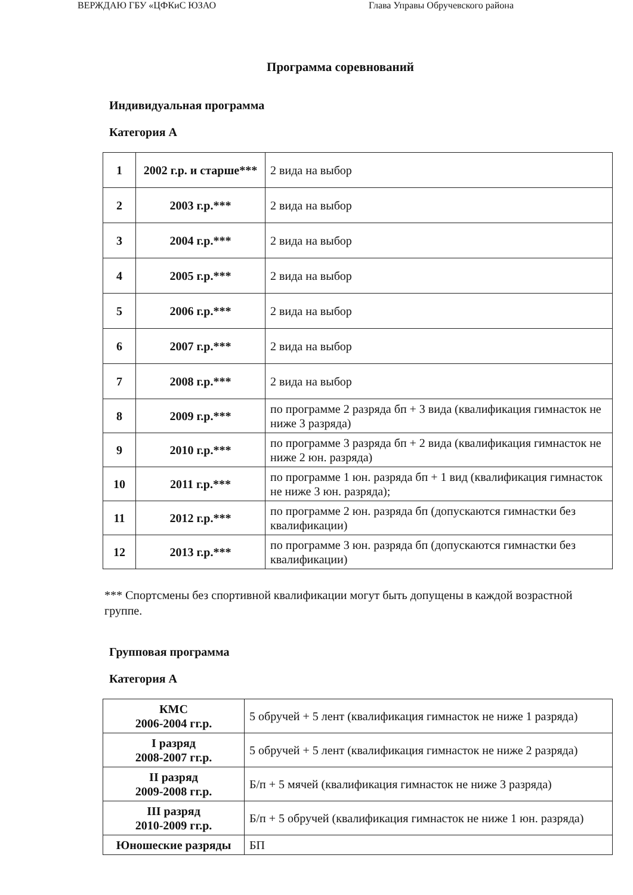ВЕРЖДАЮ ГБУ «ЦФКиС ЮЗАО Глава Управы Обручевского района
Программа соревнований
Индивидуальная программа
Категория А
| 1 | 2002 г.р. и старше*** | 2 вида на выбор |
| 2 | 2003 г.р.*** | 2 вида на выбор |
| 3 | 2004 г.р.*** | 2 вида на выбор |
| 4 | 2005 г.р.*** | 2 вида на выбор |
| 5 | 2006 г.р.*** | 2 вида на выбор |
| 6 | 2007 г.р.*** | 2 вида на выбор |
| 7 | 2008 г.р.*** | 2 вида на выбор |
| 8 | 2009 г.р.*** | по программе 2 разряда бп + 3 вида (квалификация гимнасток не ниже 3 разряда) |
| 9 | 2010 г.р.*** | по программе 3 разряда бп + 2 вида (квалификация гимнасток не ниже 2 юн. разряда) |
| 10 | 2011 г.р.*** | по программе 1 юн. разряда бп + 1 вид (квалификация гимнасток не ниже 3 юн. разряда); |
| 11 | 2012 г.р.*** | по программе 2 юн. разряда бп (допускаются гимнастки без квалификации) |
| 12 | 2013 г.р.*** | по программе 3 юн. разряда бп (допускаются гимнастки без квалификации) |
*** Спортсмены без спортивной квалификации могут быть допущены в каждой возрастной группе.
Групповая программа
Категория А
| КМС 2006-2004 гг.р. | 5 обручей + 5 лент (квалификация гимнасток не ниже 1 разряда) |
| I разряд 2008-2007 гг.р. | 5 обручей + 5 лент (квалификация гимнасток не ниже 2 разряда) |
| II разряд 2009-2008 гг.р. | Б/п + 5 мячей (квалификация гимнасток не ниже 3 разряда) |
| III разряд 2010-2009 гг.р. | Б/п + 5 обручей (квалификация гимнасток не ниже 1 юн. разряда) |
| Юношеские разряды | БП |